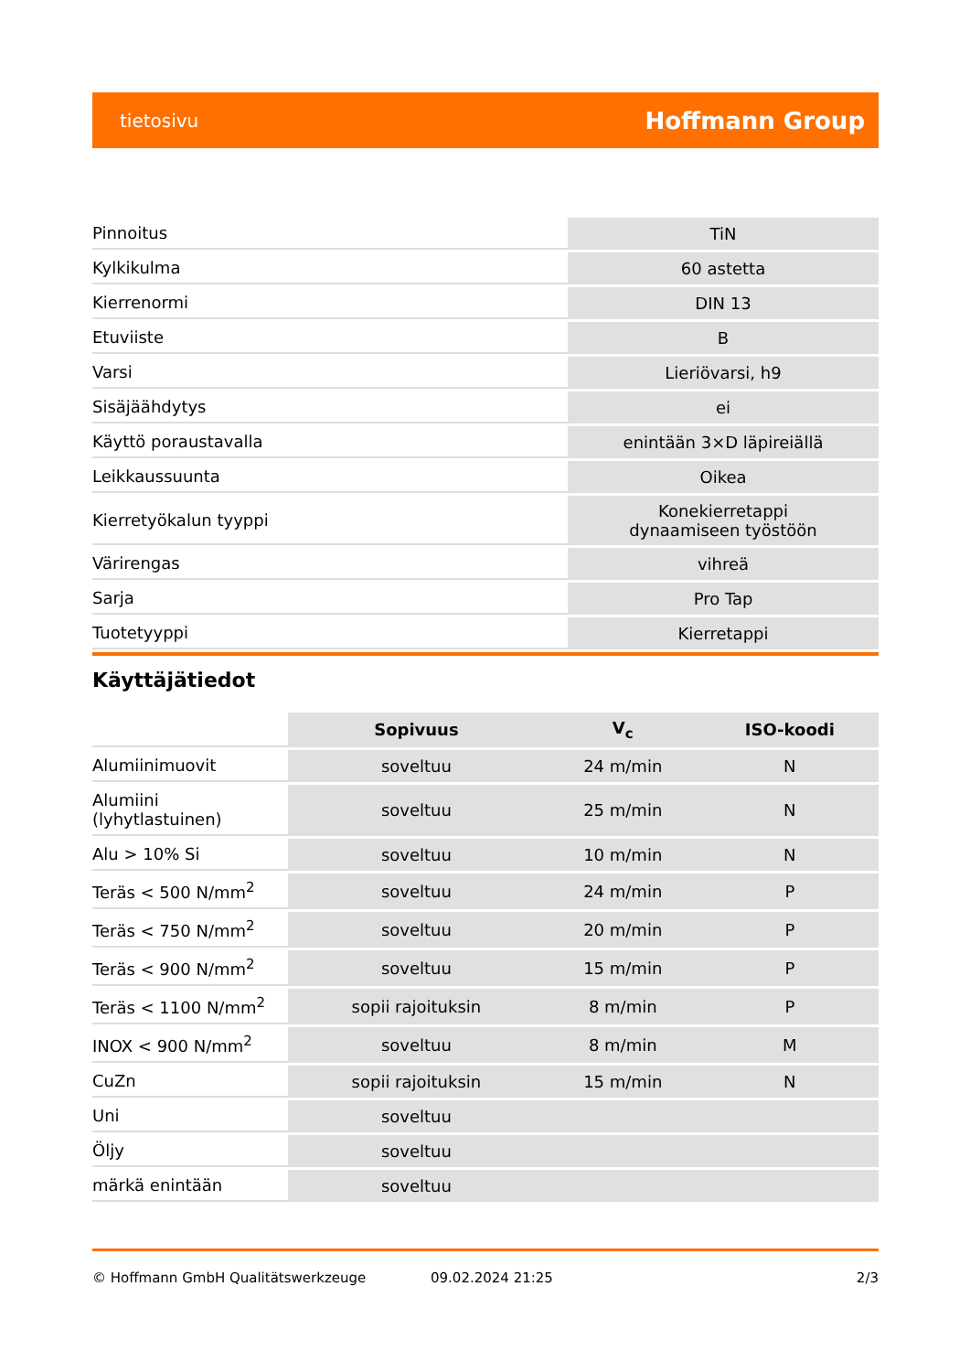tietosivu Hoffmann Group
| Pinnoitus | TiN |
| Kylkikulma | 60 astetta |
| Kierrenormi | DIN 13 |
| Etuviiste | B |
| Varsi | Lieriövarsi, h9 |
| Sisäjäähdytys | ei |
| Käyttö poraustavalla | enintään 3×D läpireiällä |
| Leikkaussuunta | Oikea |
| Kierretyökalun tyyppi | Konekierretappi dynaamiseen työstöön |
| Värirengas | vihreä |
| Sarja | Pro Tap |
| Tuotetyyppi | Kierretappi |
Käyttäjätiedot
| | Sopivuus | V<sub>c</sub> | ISO-koodi |
| Alumiinimuovit | soveltuu | 24 m/min | N |
| Alumiini (lyhytlastuinen) | soveltuu | 25 m/min | N |
| Alu > 10% Si | soveltuu | 10 m/min | N |
| Teräs < 500 N/mm<sup>2</sup> | soveltuu | 24 m/min | P |
| Teräs < 750 N/mm<sup>2</sup> | soveltuu | 20 m/min | P |
| Teräs < 900 N/mm<sup>2</sup> | soveltuu | 15 m/min | P |
| Teräs < 1100 N/mm<sup>2</sup> | sopii rajoituksin | 8 m/min | P |
| INOX < 900 N/mm<sup>2</sup> | soveltuu | 8 m/min | M |
| CuZn | sopii rajoituksin | 15 m/min | N |
| Uni | soveltuu | | |
| Öljy | soveltuu | | |
| märkä enintään | soveltuu | | |
© Hoffmann GmbH Qualitätswerkzeuge 09.02.2024 21:25 2/3